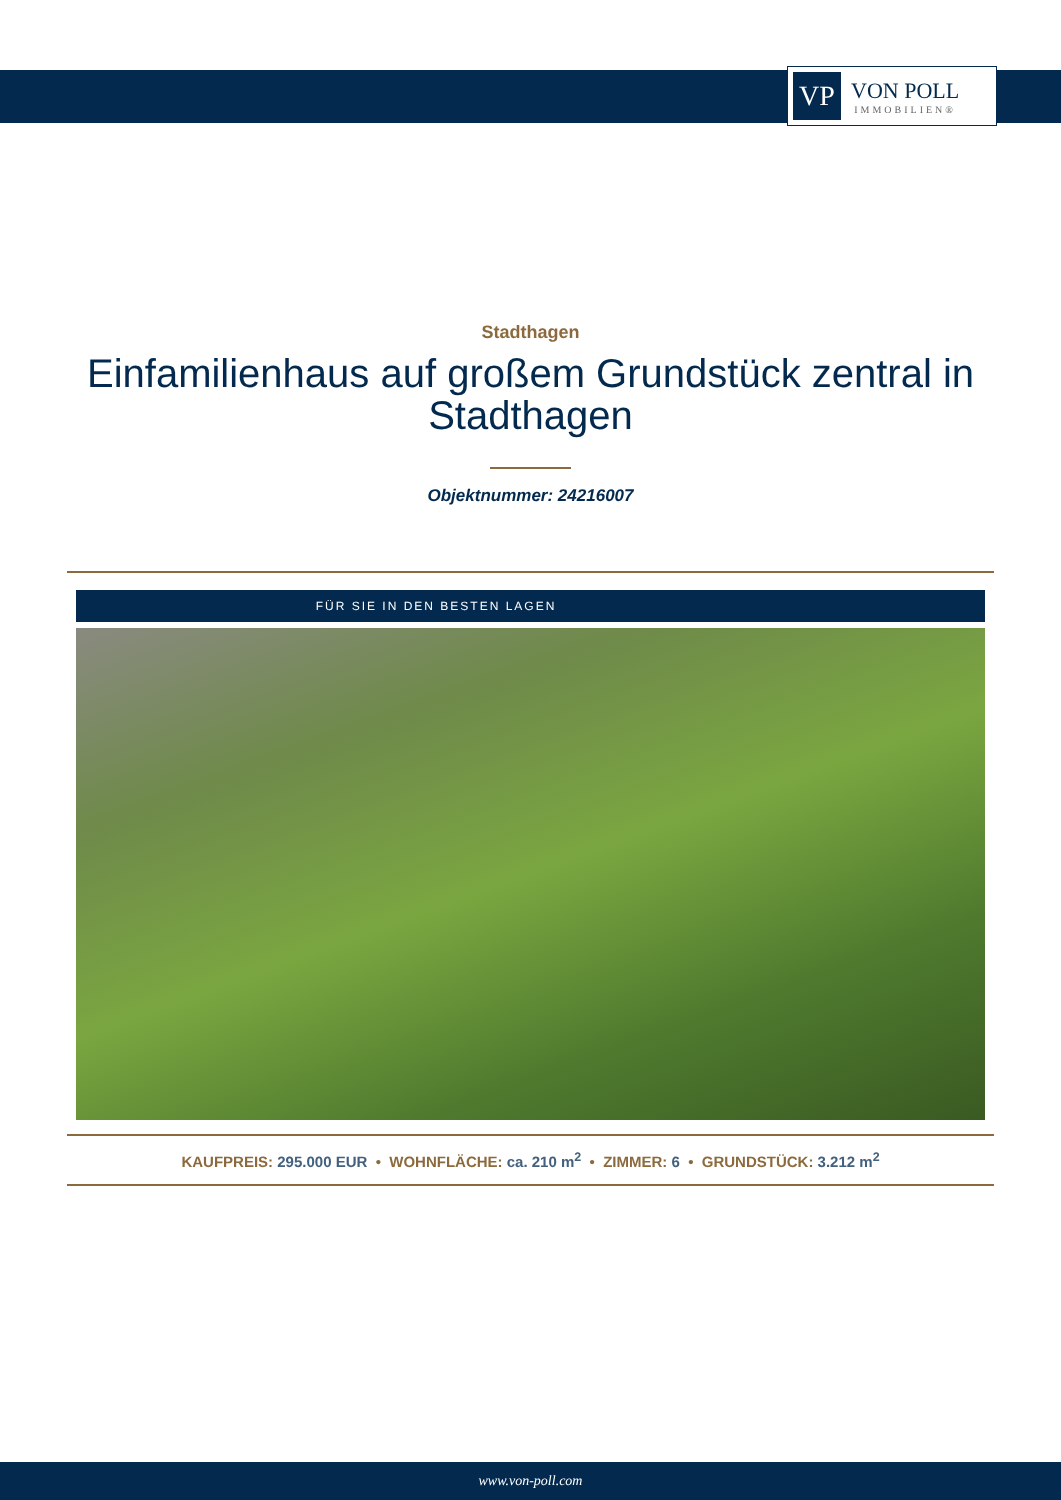VP
VON POLL
IMMOBILIEN®
Stadthagen
Einfamilienhaus auf großem Grundstück zentral in Stadthagen
Objektnummer: 24216007
FÜR SIE IN DEN BESTEN LAGEN
KAUFPREIS: 295.000 EUR • WOHNFLÄCHE: ca. 210 m<sup>2</sup> • ZIMMER: 6 • GRUNDSTÜCK: 3.212 m<sup>2</sup>
www.von-poll.com